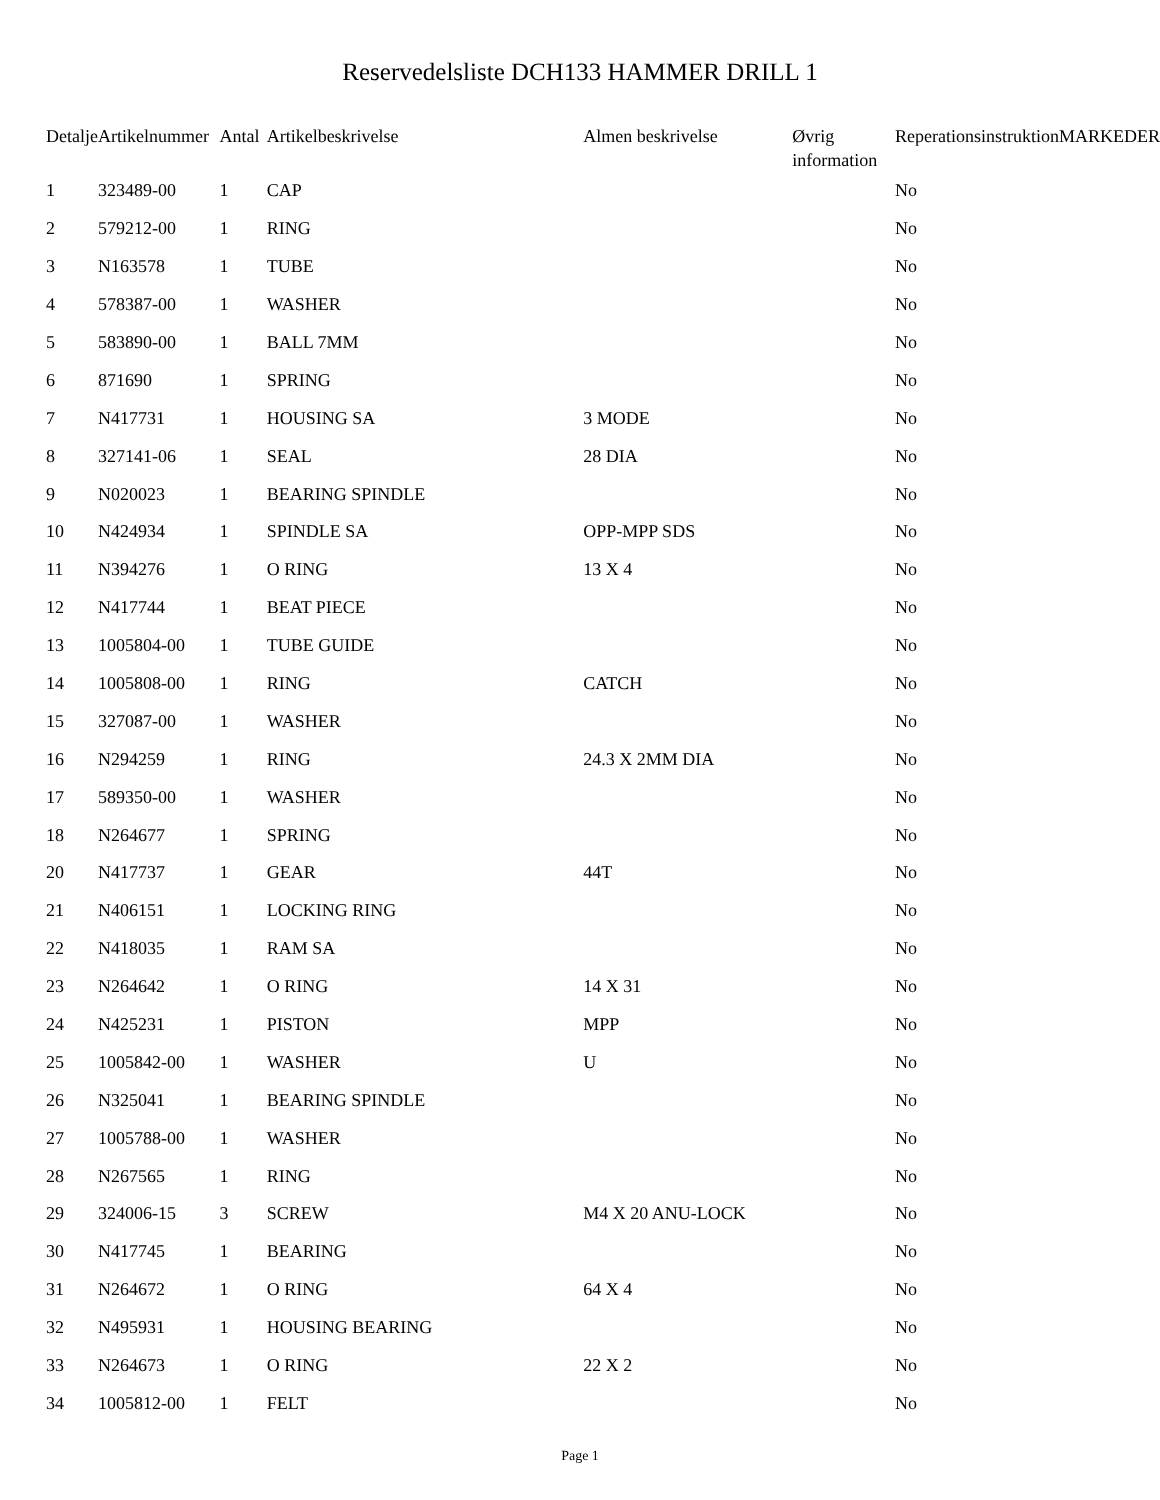Reservedelsliste DCH133 HAMMER DRILL 1
| Detalje | Artikelnummer | Antal | Artikelbeskrivelse | Almen beskrivelse | Øvrig information | Reperationsinstruktion | MARKEDER |
| --- | --- | --- | --- | --- | --- | --- | --- |
| 1 | 323489-00 | 1 | CAP | | | No | |
| 2 | 579212-00 | 1 | RING | | | No | |
| 3 | N163578 | 1 | TUBE | | | No | |
| 4 | 578387-00 | 1 | WASHER | | | No | |
| 5 | 583890-00 | 1 | BALL 7MM | | | No | |
| 6 | 871690 | 1 | SPRING | | | No | |
| 7 | N417731 | 1 | HOUSING SA | 3 MODE | | No | |
| 8 | 327141-06 | 1 | SEAL | 28 DIA | | No | |
| 9 | N020023 | 1 | BEARING SPINDLE | | | No | |
| 10 | N424934 | 1 | SPINDLE SA | OPP-MPP SDS | | No | |
| 11 | N394276 | 1 | O RING | 13 X 4 | | No | |
| 12 | N417744 | 1 | BEAT PIECE | | | No | |
| 13 | 1005804-00 | 1 | TUBE GUIDE | | | No | |
| 14 | 1005808-00 | 1 | RING | CATCH | | No | |
| 15 | 327087-00 | 1 | WASHER | | | No | |
| 16 | N294259 | 1 | RING | 24.3 X 2MM DIA | | No | |
| 17 | 589350-00 | 1 | WASHER | | | No | |
| 18 | N264677 | 1 | SPRING | | | No | |
| 20 | N417737 | 1 | GEAR | 44T | | No | |
| 21 | N406151 | 1 | LOCKING RING | | | No | |
| 22 | N418035 | 1 | RAM SA | | | No | |
| 23 | N264642 | 1 | O RING | 14 X 31 | | No | |
| 24 | N425231 | 1 | PISTON | MPP | | No | |
| 25 | 1005842-00 | 1 | WASHER | U | | No | |
| 26 | N325041 | 1 | BEARING SPINDLE | | | No | |
| 27 | 1005788-00 | 1 | WASHER | | | No | |
| 28 | N267565 | 1 | RING | | | No | |
| 29 | 324006-15 | 3 | SCREW | M4 X 20 ANU-LOCK | | No | |
| 30 | N417745 | 1 | BEARING | | | No | |
| 31 | N264672 | 1 | O RING | 64 X 4 | | No | |
| 32 | N495931 | 1 | HOUSING BEARING | | | No | |
| 33 | N264673 | 1 | O RING | 22 X 2 | | No | |
| 34 | 1005812-00 | 1 | FELT | | | No | |
Page 1